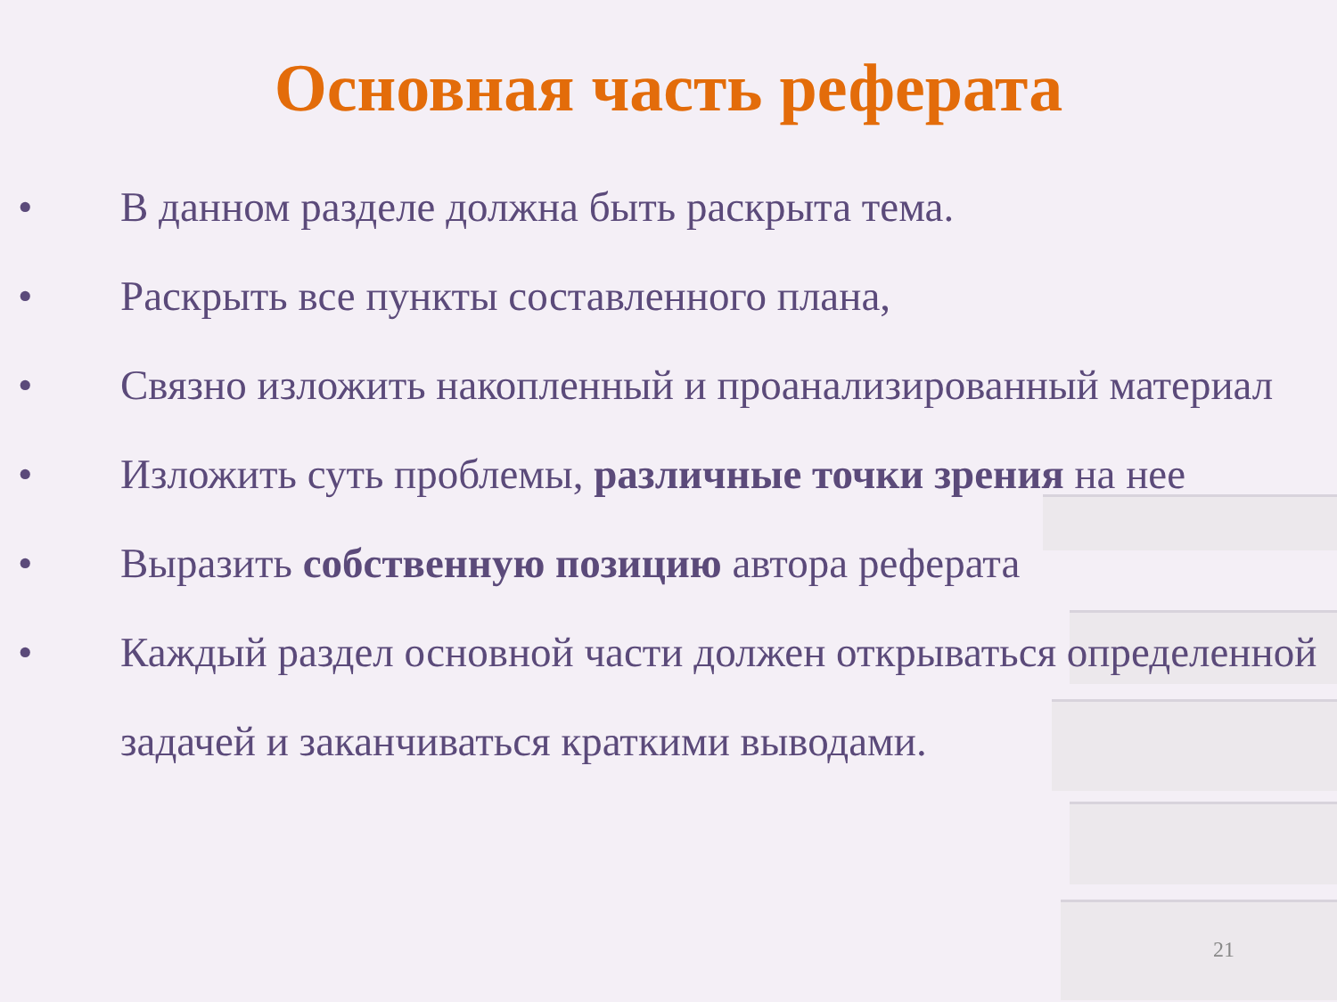Основная часть реферата
• В данном разделе должна быть раскрыта тема.
• Раскрыть все пункты составленного плана,
• Связно изложить накопленный и проанализированный материал
• Изложить суть проблемы, различные точки зрения на нее
• Выразить собственную позицию автора реферата
• Каждый раздел основной части должен открываться определенной задачей и заканчиваться краткими выводами.
21